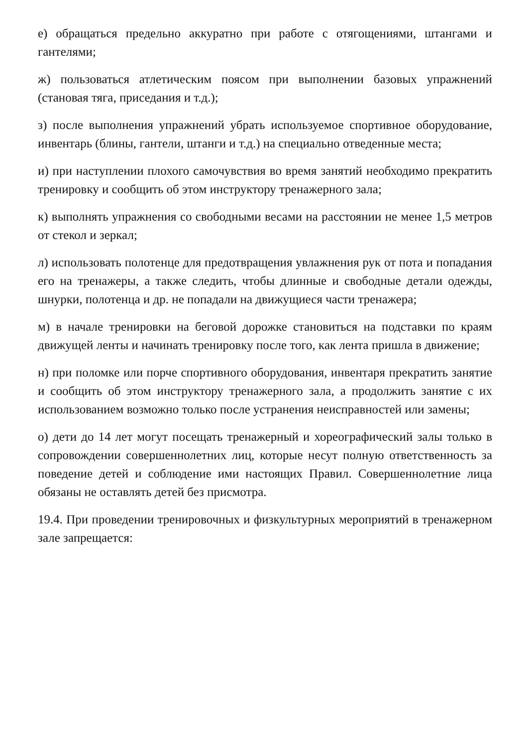е) обращаться предельно аккуратно при работе с отягощениями, штангами и гантелями;
ж) пользоваться атлетическим поясом при выполнении базовых упражнений (становая тяга, приседания и т.д.);
з) после выполнения упражнений убрать используемое спортивное оборудование, инвентарь (блины, гантели, штанги и т.д.) на специально отведенные места;
и) при наступлении плохого самочувствия во время занятий необходимо прекратить тренировку и сообщить об этом инструктору тренажерного зала;
к) выполнять упражнения со свободными весами на расстоянии не менее 1,5 метров от стекол и зеркал;
л) использовать полотенце для предотвращения увлажнения рук от пота и попадания его на тренажеры, а также следить, чтобы длинные и свободные детали одежды, шнурки, полотенца и др. не попадали на движущиеся части тренажера;
м) в начале тренировки на беговой дорожке становиться на подставки по краям движущей ленты и начинать тренировку после того, как лента пришла в движение;
н) при поломке или порче спортивного оборудования, инвентаря прекратить занятие и сообщить об этом инструктору тренажерного зала, а продолжить занятие с их использованием возможно только после устранения неисправностей или замены;
о) дети до 14 лет могут посещать тренажерный и хореографический залы только в сопровождении совершеннолетних лиц, которые несут полную ответственность за поведение детей и соблюдение ими настоящих Правил. Совершеннолетние лица обязаны не оставлять детей без присмотра.
19.4. При проведении тренировочных и физкультурных мероприятий в тренажерном зале запрещается: